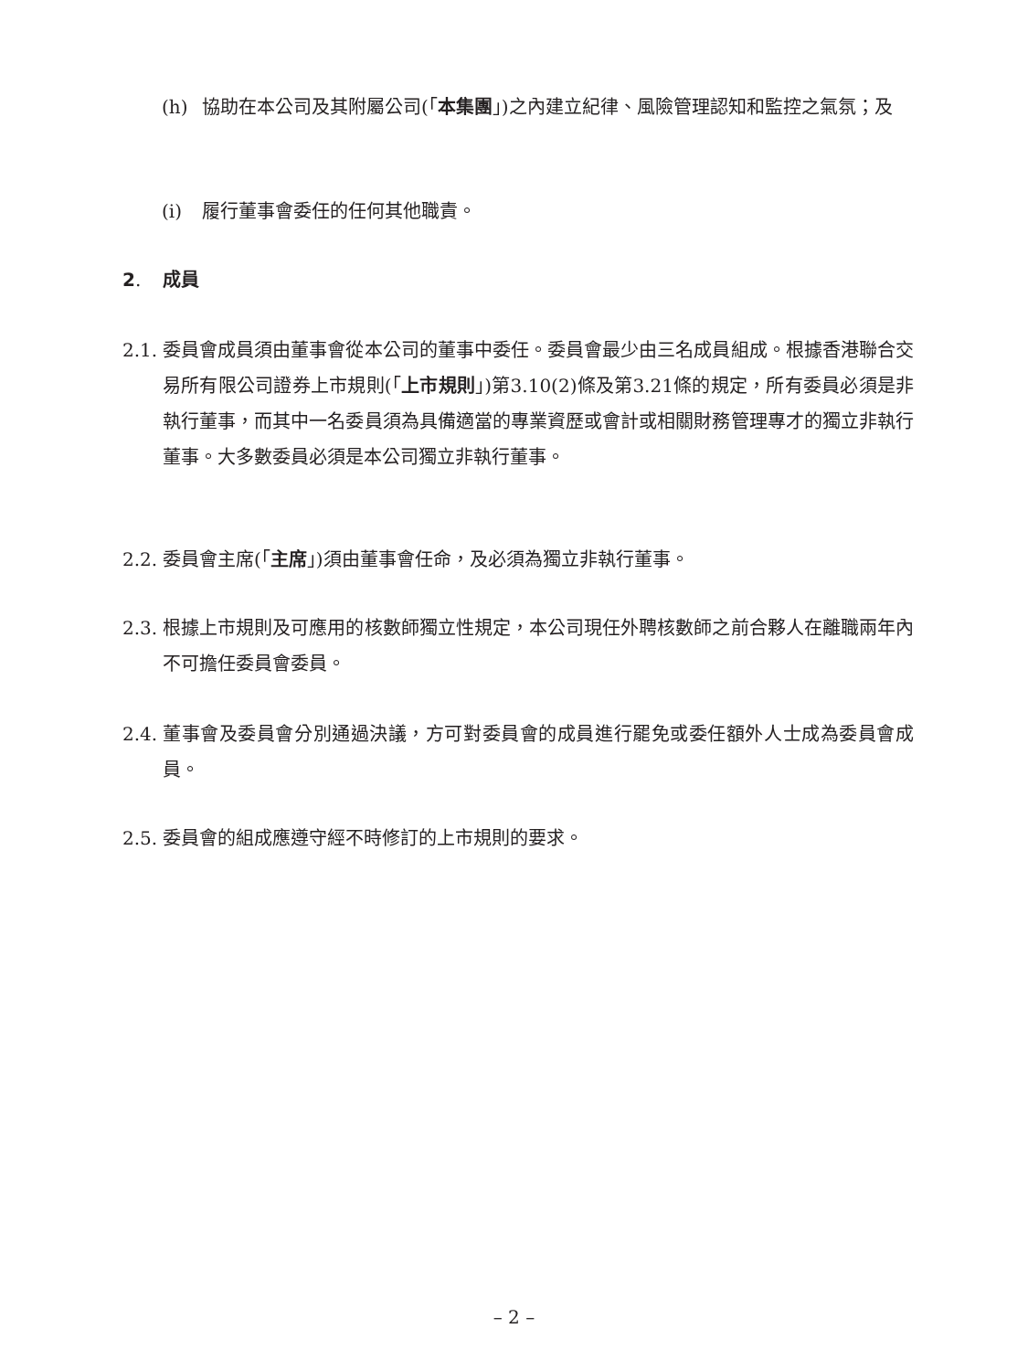(h) 協助在本公司及其附屬公司(「本集團」)之內建立紀律、風險管理認知和監控之氣氛；及
(i) 履行董事會委任的任何其他職責。
2. 成員
2.1. 委員會成員須由董事會從本公司的董事中委任。委員會最少由三名成員組成。根據香港聯合交易所有限公司證券上市規則(「上市規則」)第3.10(2)條及第3.21條的規定，所有委員必須是非執行董事，而其中一名委員須為具備適當的專業資歷或會計或相關財務管理專才的獨立非執行董事。大多數委員必須是本公司獨立非執行董事。
2.2. 委員會主席(「主席」)須由董事會任命，及必須為獨立非執行董事。
2.3. 根據上市規則及可應用的核數師獨立性規定，本公司現任外聘核數師之前合夥人在離職兩年內不可擔任委員會委員。
2.4. 董事會及委員會分別通過決議，方可對委員會的成員進行罷免或委任額外人士成為委員會成員。
2.5. 委員會的組成應遵守經不時修訂的上市規則的要求。
– 2 –